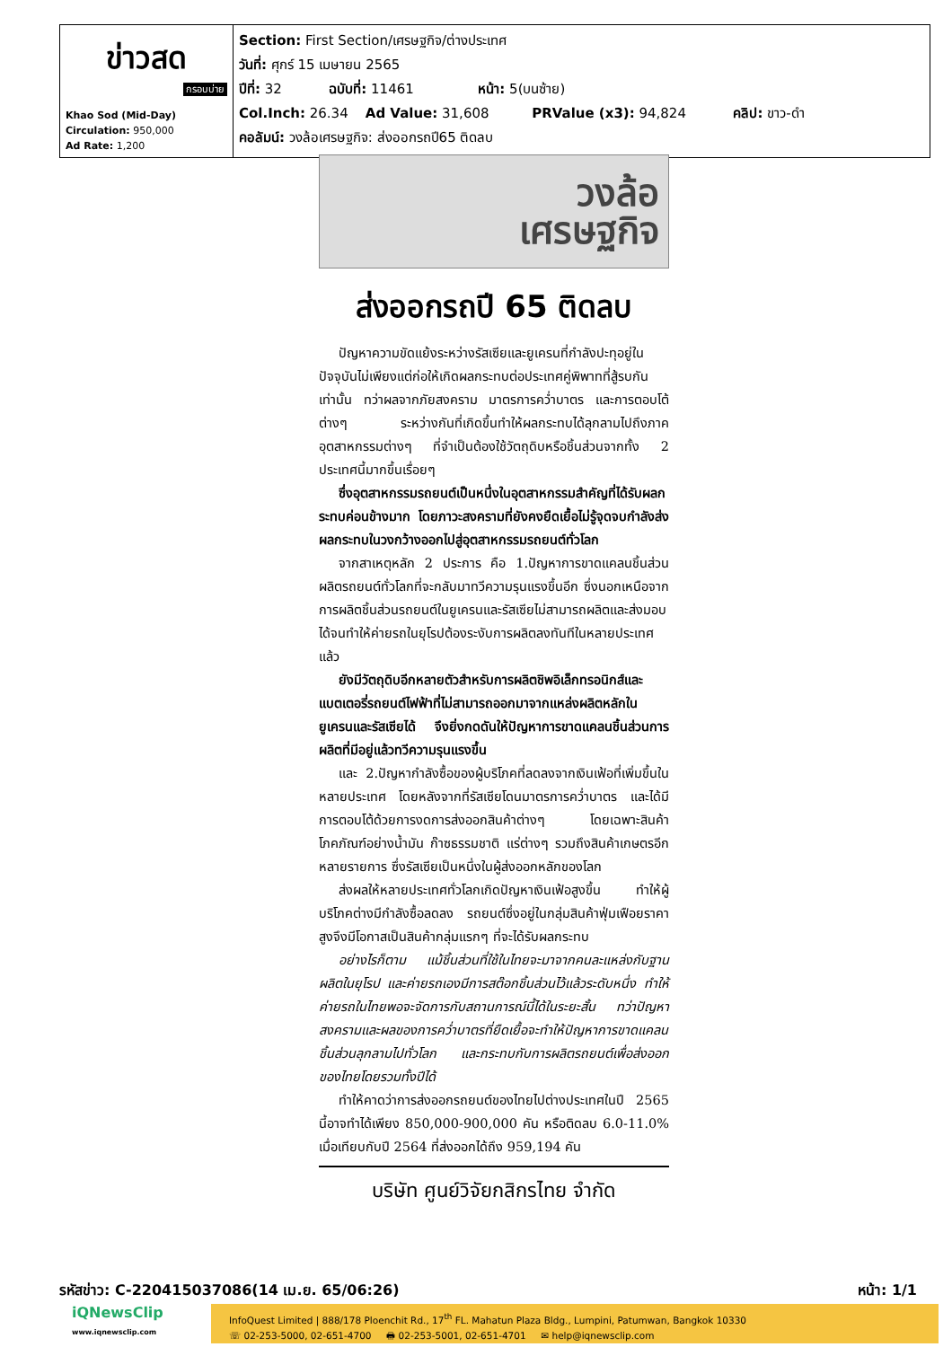| ข่าวสด กรอบบ่าย Khao Sod (Mid-Day) Circulation: 950,000 Ad Rate: 1,200 | Section: First Section/เศรษฐกิจ/ต่างประเทศ วันที่: ศุกร์ 15 เมษายน 2565 ปีที่: 32 ฉบับที่: 11461 หน้า: 5(บนซ้าย) Col.Inch: 26.34 Ad Value: 31,608 PRValue (x3): 94,824 คลิป: ขาว-ดำ คอลัมน์: วงล้อเศรษฐกิจ: ส่งออกรถปี65 ติดลบ |
วงล้อ
เศรษฐกิจ
ส่งออกรถปี 65 ติดลบ
ปัญหาความขัดแย้งระหว่างรัสเซียและยูเครนที่กำลังปะทุอยู่ในปัจจุบันไม่เพียงแต่ก่อให้เกิดผลกระทบต่อประเทศคู่พิพาทที่สู้รบกันเท่านั้น ทว่าผลจากภัยสงคราม มาตรการคว่ำบาตร และการตอบโต้ต่างๆ ระหว่างกันที่เกิดขึ้นทำให้ผลกระทบได้ลุกลามไปถึงภาคอุตสาหกรรมต่างๆ ที่จำเป็นต้องใช้วัตถุดิบหรือชิ้นส่วนจากทั้ง 2 ประเทศนี้มากขึ้นเรื่อยๆ
ซึ่งอุตสาหกรรมรถยนต์เป็นหนึ่งในอุตสาหกรรมสำคัญที่ได้รับผลกระทบค่อนข้างมาก โดยภาวะสงครามที่ยังคงยืดเยื้อไม่รู้จุดจบกำลังส่งผลกระทบในวงกว้างออกไปสู่อุตสาหกรรมรถยนต์ทั่วโลก
จากสาเหตุหลัก 2 ประการ คือ 1.ปัญหาการขาดแคลนชิ้นส่วนผลิตรถยนต์ทั่วโลกที่จะกลับมาทวีความรุนแรงขึ้นอีก ซึ่งนอกเหนือจากการผลิตชิ้นส่วนรถยนต์ในยูเครนและรัสเซียไม่สามารถผลิตและส่งมอบได้จนทำให้ค่ายรถในยุโรปต้องระงับการผลิตลงทันทีในหลายประเทศแล้ว
ยังมีวัตถุดิบอีกหลายตัวสำหรับการผลิตชิพอิเล็กทรอนิกส์และแบตเตอรี่รถยนต์ไฟฟ้าที่ไม่สามารถออกมาจากแหล่งผลิตหลักในยูเครนและรัสเซียได้ จึงยิ่งกดดันให้ปัญหาการขาดแคลนชิ้นส่วนการผลิตที่มีอยู่แล้วทวีความรุนแรงขึ้น
และ 2.ปัญหากำลังซื้อของผู้บริโภคที่ลดลงจากเงินเฟ้อที่เพิ่มขึ้นในหลายประเทศ โดยหลังจากที่รัสเซียโดนมาตรการคว่ำบาตร และได้มีการตอบโต้ด้วยการงดการส่งออกสินค้าต่างๆ โดยเฉพาะสินค้าโภคภัณฑ์อย่างน้ำมัน ก๊าซธรรมชาติ แร่ต่างๆ รวมถึงสินค้าเกษตรอีกหลายรายการ ซึ่งรัสเซียเป็นหนึ่งในผู้ส่งออกหลักของโลก
ส่งผลให้หลายประเทศทั่วโลกเกิดปัญหาเงินเฟ้อสูงขึ้น ทำให้ผู้บริโภคต่างมีกำลังซื้อลดลง รถยนต์ซึ่งอยู่ในกลุ่มสินค้าฟุ่มเฟือยราคาสูงจึงมีโอกาสเป็นสินค้ากลุ่มแรกๆ ที่จะได้รับผลกระทบ
อย่างไรก็ตาม แม้ชิ้นส่วนที่ใช้ในไทยจะมาจากคนละแหล่งกับฐานผลิตในยุโรป และค่ายรถเองมีการสต๊อกชิ้นส่วนไว้แล้วระดับหนึ่ง ทำให้ค่ายรถในไทยพอจะจัดการกับสถานการณ์นี้ได้ในระยะสั้น ทว่าปัญหาสงครามและผลของการคว่ำบาตรที่ยืดเยื้อจะทำให้ปัญหาการขาดแคลนชิ้นส่วนลุกลามไปทั่วโลก และกระทบกับการผลิตรถยนต์เพื่อส่งออกของไทยโดยรวมทั้งปีได้
ทำให้คาดว่าการส่งออกรถยนต์ของไทยไปต่างประเทศในปี 2565 นี้อาจทำได้เพียง 850,000-900,000 คัน หรือติดลบ 6.0-11.0% เมื่อเทียบกับปี 2564 ที่ส่งออกได้ถึง 959,194 คัน
บริษัท ศูนย์วิจัยกสิกรไทย จำกัด
รหัสข่าว: C-220415037086(14 เม.ย. 65/06:26) หน้า: 1/1
iQNewsClip
www.iqnewsclip.com
InfoQuest Limited | 888/178 Ploenchit Rd., 17<sup>th</sup> FL. Mahatun Plaza Bldg., Lumpini, Patumwan, Bangkok 10330
☏ 02-253-5000, 02-651-4700 🖶 02-253-5001, 02-651-4701 ✉ help@iqnewsclip.com